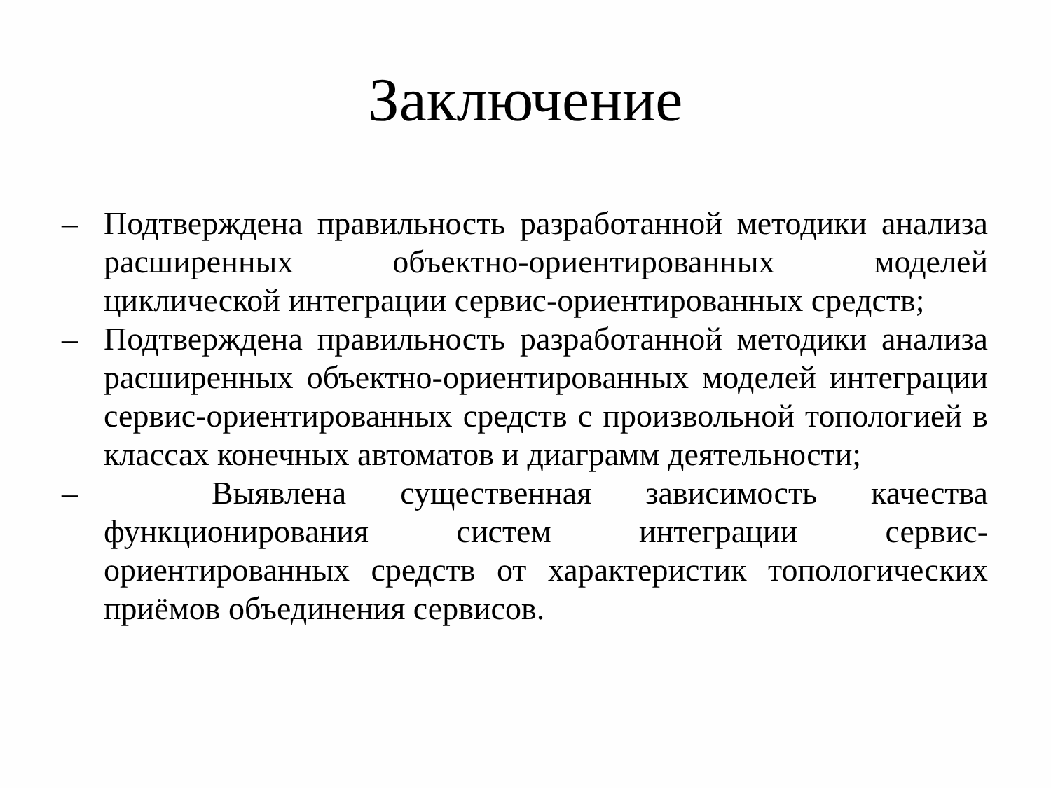Заключение
– Подтверждена правильность разработанной методики анализа расширенных объектно-ориентированных моделей циклической интеграции сервис-ориентированных средств;
– Подтверждена правильность разработанной методики анализа расширенных объектно-ориентированных моделей интеграции сервис-ориентированных средств с произвольной топологией в классах конечных автоматов и диаграмм деятельности;
– Выявлена существенная зависимость качества функционирования систем интеграции сервис-ориентированных средств от характеристик топологических приёмов объединения сервисов.